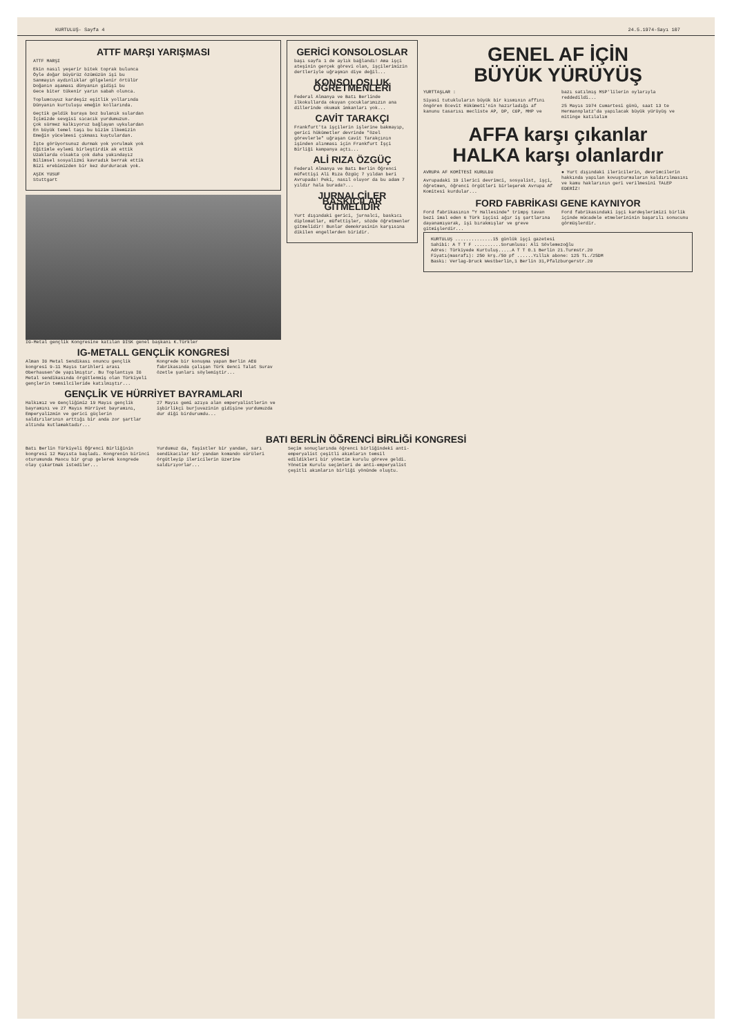KURTULUŞ- Sayfa 4 24.5.1974-Sayı 107
ATTF MARŞI YARIŞMASI
ATTF MARŞI
Ekin nasıl yeşerir bitek toprak bulunca
Öyle doğar büyürüz özümüzün işi bu
Sanmayın aydınlıklar gölgelenir örtülür
Doğanın aşaması dünyanın gidişi bu
Gece biter tükenir yarın sabah olunca.
Toplumcuyuz kardeşiz eşitlik yollarında
Dünyanın kurtuluşu emeğin kollarında.
Geçtik geldik buraya boz bulanık sulardan
İçimizde sevgisi sıcacık yurdumuzun.
Çok sürmez kalkıyoruz bağlayan uykulardan
En büyük temel taşı bu bizim ilkemizin
Emeğin yücelmesi çıkması kuytulardan.
İşte görüyorsunuz durmak yok yorulmak yok
Eğitimle eylemi birleştirdik ak ettik
Uzaklarda olsakta çok daha yakındayız
Bilimsel sosyalizmi kavradık berrak ettik
Bizi erebimizden bir kez durduracak yok.
AŞIK YUSUF
Stuttgart
IG-Metal gençlik Kongresine katılan DISK genel başkanı K.Türkler
IG-METALL GENÇLİK KONGRESİ
Alman IG Metal Sendikası onuncu gençlik kongresi 9-11 Mayıs tarihleri arası Oberhausen'de yapılmıştır. Bu Toplantıya IG Metal sendikasında örgütlenmiş olan Türkiyeli gençlerin temsilcileride katılmıştır...
Kongrede bir konuşma yapan Berlin AEG fabrikasında çalışan Türk Genci Talat Surav özetle şunları söylemiştir...
GENÇLİK VE HÜRRİYET BAYRAMLARI
Halkımız ve Gençliğimiz 19 Mayıs gençlik bayramını ve 27 Mayıs Hürriyet bayramını, Emperyalizmin ve gerici güçlerin saldırılarının arttığı bir anda zor şartlar altında kutlamaktadır...
27 Mayıs gemi azıya alan emperyalistlerin ve işbirlikçi burjuvazinin gidişine yurdumuzda dur diği birdurumdu...
GERİCİ KONSOLOSLAR
başı sayfa 1 de aylık bağlandı! Ama işçi ateşinin gerçek görevi olan, işçilerimizin dertleriyle uğraşmın diye değil...
KONSOLOSLUK ÖĞRETMENLERİ
Federal Almanya ve Batı Berlinde ilkokullarda okuyan çocuklarımızın ana dillerinde okumak imkanları yok...
CAVİT TARAKÇI
Frankfurt'ta işçilerin işlerine bakmayıp, gerici hükümetler devrinde "özel görevlerle" uğraşan Cavit Tarakçının işinden alınması için Frankfurt İşçi Birliği kampanya açtı...
ALİ RIZA ÖZGÜÇ
Federal Almanya ve Batı Berlin Öğrenci müfettişi Ali Rıza Özgüç 7 yıldan beri Avrupada! Peki, nasıl oluyor da bu adam 7 yıldır hala burada?...
JURNALCİLER BASKICILAR GİTMELİDİR
Yurt dışındaki gerici, jurnalci, baskıcı diplomatlar, müfettişler, sözde öğretmenler gitmelidir! Bunlar demokrasinin karşısına dikilen engellerden biridir.
GENEL AF İÇİN
BÜYÜK YÜRÜYÜŞ
YURTTAŞLAR :
Siyasi tutukluların büyük bir kısmının affını öngören Ecevit Hükümeti'nin hazırladığı af kanunu tasarısı mecliste AP, DP, CGP, MHP ve bazı satılmış MSP'lilerin oylarıyla reddedildi...
25 Mayıs 1974 Cumartesi günü, saat 13 te Hermannplatz'da yapılacak büyük yürüyüş ve mitinge katılalım
AFFA karşı çıkanlar
HALKA karşı olanlardır
AVRUPA AF KOMİTESİ KURULDU
Avrupadaki 19 ilerici devrimci, sosyalist, işçi, öğretmen, öğrenci örgütleri birleşerek Avrupa Af Komitesi kurdular...
● Yurt dışındaki ilericilerin, devrimcilerin hakkında yapılan kovuşturmaların kaldırılmasını ve kamu haklarının geri verilmesini TALEP EDERİZ!
FORD FABRİKASI GENE KAYNIYOR
Ford fabrikasının "Y Hallesinde" trimpş tavan bezi imal eden 6 Türk işçisi ağır iş şartlarına dayanamıyarak, işi bırakmışlar ve greve gitmişlerdir...
Ford fabrikasındaki işçi kardeşlerimizi birlik içinde mücadele etmelerininin başarılı sonucunu görmüşlerdir.
KURTULUŞ ..............15 günlük işçi gazetesi
Sahibi: A T T F ..........Sorumlusu: Ali Sövlemezoğlu
Adres: Türkiyede Kurtuluş.....A T T O.1 Berlin 21.Turmstr.20
Fiyatı(masrafı): 250 krş./50 pf ......Yıllık abone: 125 TL./25DM
Baskı: Verlag-Druck Westberlin,1 Berlin 31,Pfalzburgerstr.20
BATI BERLİN ÖĞRENCİ BİRLİĞİ KONGRESİ
Batı Berlin Türkiyeli Öğrenci Birliğinin kongresi 12 Mayısta başladı. Kongrenin birinci oturumunda Maocu bir grup gelerek kongrede olay çıkartmak istediler...
Yurdumuz da, faşistler bir yandan, sarı sendikacılar bir yandan komando sürüleri örgütleyip ilericilerin üzerine saldırıyorlar...
Seçim sonuçlarında öğrenci birliğindeki anti-emperyalist çeşitli akımların temsil edildikleri bir yönetim kurulu göreve geldi. Yönetim Kurulu seçimleri de anti-emperyalist çeşitli akımların birliği yönünde oluştu.